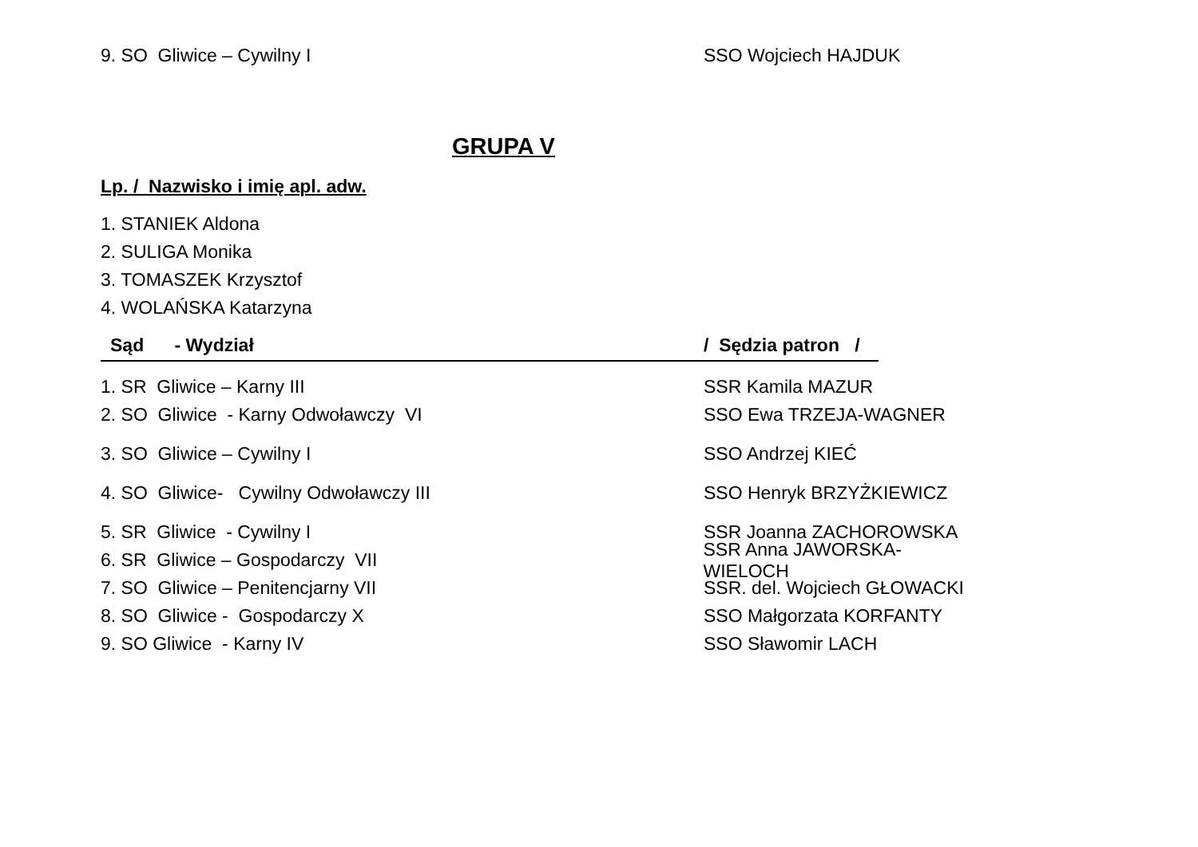9. SO Gliwice – Cywilny I SSO Wojciech HAJDUK
GRUPA V
Lp. / Nazwisko i imię apl. adw.
1. STANIEK Aldona
2. SULIGA Monika
3. TOMASZEK Krzysztof
4. WOLAŃSKA Katarzyna
Sąd - Wydział / Sędzia patron /
1. SR Gliwice – Karny III SSR Kamila MAZUR
2. SO Gliwice - Karny Odwoławczy VI SSO Ewa TRZEJA-WAGNER
3. SO Gliwice – Cywilny I SSO Andrzej KIEĆ
4. SO Gliwice- Cywilny Odwoławczy III SSO Henryk BRZYŻKIEWICZ
5. SR Gliwice - Cywilny I SSR Joanna ZACHOROWSKA
6. SR Gliwice – Gospodarczy VII SSR Anna JAWORSKA-WIELOCH
7. SO Gliwice – Penitencjarny VII SSR. del. Wojciech GŁOWACKI
8. SO Gliwice - Gospodarczy X SSO Małgorzata KORFANTY
9. SO Gliwice - Karny IV SSO Sławomir LACH